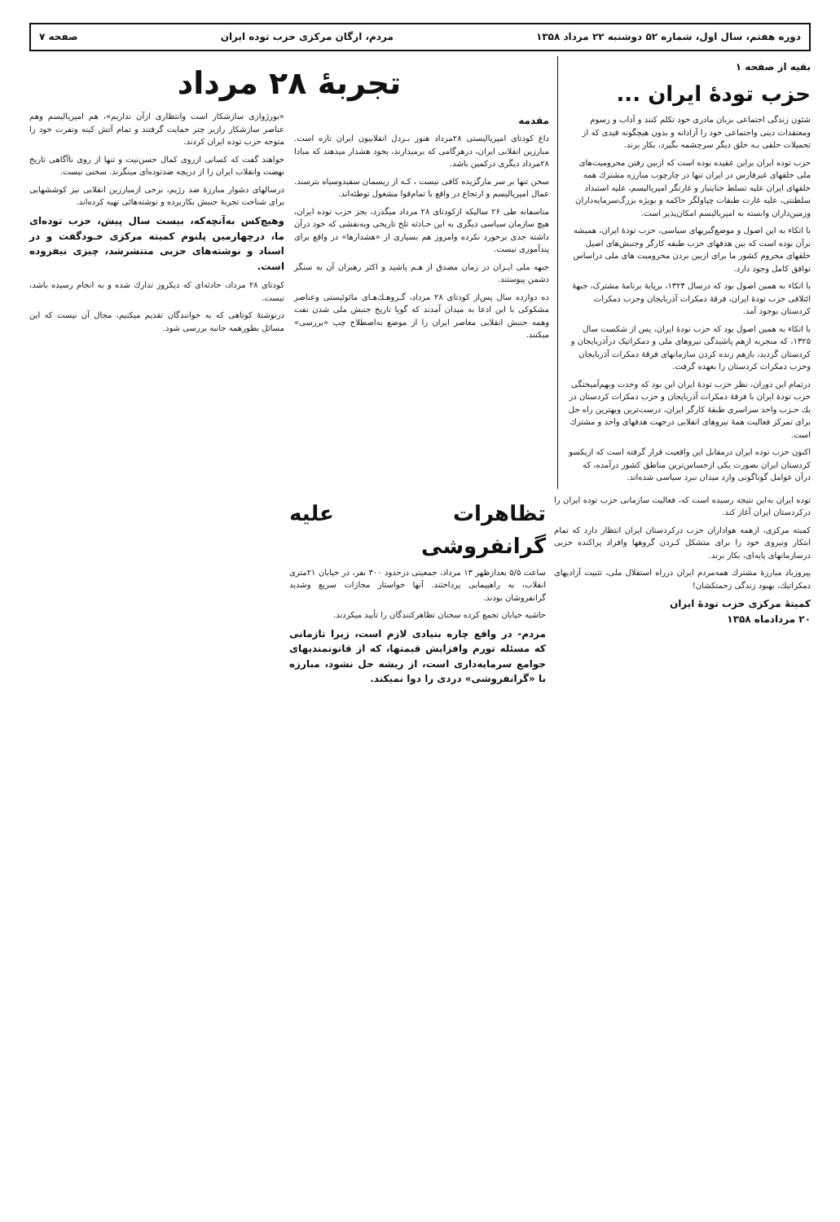دوره هفتم، سال اول، شماره ۵۲ دوشنبه ۲۲ مرداد ۱۳۵۸ مردم، ارگان مرکزی حزب توده ایران صفحه ۷
بقیه از صفحه ۱
حزب تودهٔ ایران ...
شئون زندگی اجتماعی بزبان مادری خود تکلم کنند و آداب و رسوم ومعتقدات دینی واجتماعی خود را آزادانه و بدون هیچگونه قیدی که از تحمیلات خلقی بـه خلق دیگر سرچشمه بگیرد، بکار برند.
حزب توده ایران براین عقیده بوده است که ازبین رفتن محرومیت‌های ملی خلقهای غیرفارس در ایران تنها در چارچوب مبارزه مشترك همه خلقهای ایران علیه تسلط جنایتبار و غارتگر امپریالیسم، علیه استبداد سلطنتی، علیه غارت طبقات چپاولگر حاکمه و بویژه بزرگ‌سرمایه‌داران وزمین‌داران وابسته به امپریالیسم امکان‌پذیر است.
با اتکاء به این اصول و موضع‌گیریهای سیاسی، حزب تودهٔ ایران، همیشه برآن بوده است که بین هدفهای حزب طبقه کارگر وجنبش‌های اصیل خلقهای محروم کشور ما برای ازبین بردن محرومیت های ملی دراساس توافق کامل وجود دارد.
با اتکاء به همین اصول بود که درسال ۱۳۲۴، برپایهٔ برنامهٔ مشترک، جبههٔ ائتلافی حزب تودهٔ ایران، فرقهٔ دمکرات آذربایجان وحزب دمکرات کردستان بوجود آمد.
با اتکاء به همین اصول بود که حزب تودهٔ ایران، پس از شکست سال ۱۳۲۵، که منجربه ازهم پاشیدگی نیروهای ملی و دمکراتیک درآذربایجان و کردستان گردید، بازهم زنده کردن سازمانهای فرقهٔ دمکرات آذربایجان وحزب دمکرات کردستان را بعهده گرفت.
درتمام این دوران، نظر حزب تودهٔ ایران این بود که وحدت وبهم‌آمیختگی حزب تودهٔ ایران با فرقهٔ دمکرات آذربایجان و حزب دمکرات کردستان در یك حـزب واحد سراسری طبقهٔ کارگر ایران، درست‌ترین وبهترین راه حل برای تمرکز فعالیت همهٔ نیروهای انقلابی درجهت هدفهای واحد و مشترك است.
اکنون حزب توده ایران درمقابل این واقعیت قرار گرفته است که ازیکسو کردستان ایران بصورت یکی ازحساس‌ترین مناطق کشور درآمده، که درآن عوامل گوناگونی وارد میدان نبرد سیاسی شده‌اند.
تجربهٔ ۲۸ مرداد
مقدمه
داغ کودتای امپریالیستی ۲۸مرداد هنوز بـردل انقلابیون ایران تازه است. مبارزین انقلابی ایران، درهرگامی که برمیدارند، بخود هشدار میدهند که مبادا ۲۸مرداد دیگری درکمین باشد.
سخن تنها بر سر مارگزیده کافی نیست ، کـه از ریسمان سفیدوسیاه بترسند. عمال امپریالیسم و ارتجاع در واقع با تمام‌قوا مشغول توطئه‌اند.
متاسفانه طی ۲۶ سالیکه ازکودتای ۲۸ مرداد میگذرد، بجز حزب توده ایران، هیچ سازمان سیاسی دیگری به این حـادثه تلخ تاریخی وبه‌نقشی که خود درآن داشته جدی برخورد نکرده وامروز هم بسیاری از «هشدارها» در واقع برای پندآموزی نیست.
جبهه ملی ایـران در زمان مصدق از هـم پاشید و اکثر رهبران آن به سنگر دشمن پیوستند.
ده دوازده سال پس‌از کودتای ۲۸ مرداد، گـروهـك‌هـای مائوئیستی وعناصر مشکوکی با این ادعا به میدان آمدند که گویا تاریخ جنبش ملی شدن نفت وهمه جنبش انقلابی معاصر ایران را از موضع به‌اصطلاح چپ «بررسی» میکنند.
«بورژوازی سازشکار است وانتظاری ازآن نداریم»، هم امپریالیسم وهم عناصر سازشکار رازیر چتر حمایت گرفتند و تمام آتش کینه ونفرت خود را متوجه حزب توده ایران کردند.
خواهند گفت که کسانی ازروی کمال حسن‌نیت و تنها از روی ناآگاهی تاریخ نهضت وانقلاب ایران را از دریچه ضدتوده‌ای مینگرند. سخنی نیست.
درسالهای دشوار مبارزهٔ ضد رژیم، برخی ازمبارزین انقلابی نیز کوششهایی برای شناخت تجربهٔ جنبش بکاربرده و نوشته‌هائی تهیه کرده‌اند.
وهیچ‌کس به‌آنچه‌که، بیست سال پیش، حزب توده‌ای ما، درچهارمین پلنوم کمیته مرکزی خـودگفت و در اسناد و نوشته‌های حزبی منتشرشد، چیزی نیفزوده است.
کودتای ۲۸ مرداد، حادثه‌ای که دیکروز تدارك شده و به انجام رسیده باشد، نیست.
درنوشتهٔ کوتاهی که به خوانندگان تقدیم میکنیم، مجال آن نیست که این مسائل بطورهمه جانبه بررسی شود.
توده ایران به‌این نتیجه رسیده است که، فعالیت سازمانی حزب توده ایران را درکردستان ایران آغاز کند.
کمیته مرکزی، ازهمه هواداران حزب درکردستان ایران انتظار دارد که تمام ابتکار ونیروی خود را برای متشکل کـردن گروهها وافراد پراکنده حزبی درسازمانهای پایه‌ای، بکار برند.
پیروزباد مبارزهٔ مشترك همه‌مردم ایران درراه استقلال ملی، تثبیت آزادیهای دمکراتیك، بهبود زندگی زحمتکشان!
کمیتهٔ مرکزی حزب تودهٔ ایران
۲۰ مردادماه ۱۳۵۸
تظاهرات علیه گرانفروشی
ساعت ۵/۵ بعدازظهر ۱۳ مرداد، جمعیتی درحدود ۳۰۰ نفر، در خیابان ۲۱متری انقلاب، به راهپیمایی پرداختند. آنها خواستار مجازات سریع وشدید گرانفروشان بودند.
حاشیه خیابان تجمع کرده سخنان تظاهرکنندگان را تأیید میکردند.
مردم- در واقع چاره بنیادی لازم است، زیرا تازمانی که مسئله تورم وافزایش قیمتها، که از قانونمندیهای جوامع سرمایه‌داری است، از ریشه حل نشود، مبارزه با «گرانفروشی» دردی را دوا نمیکند.